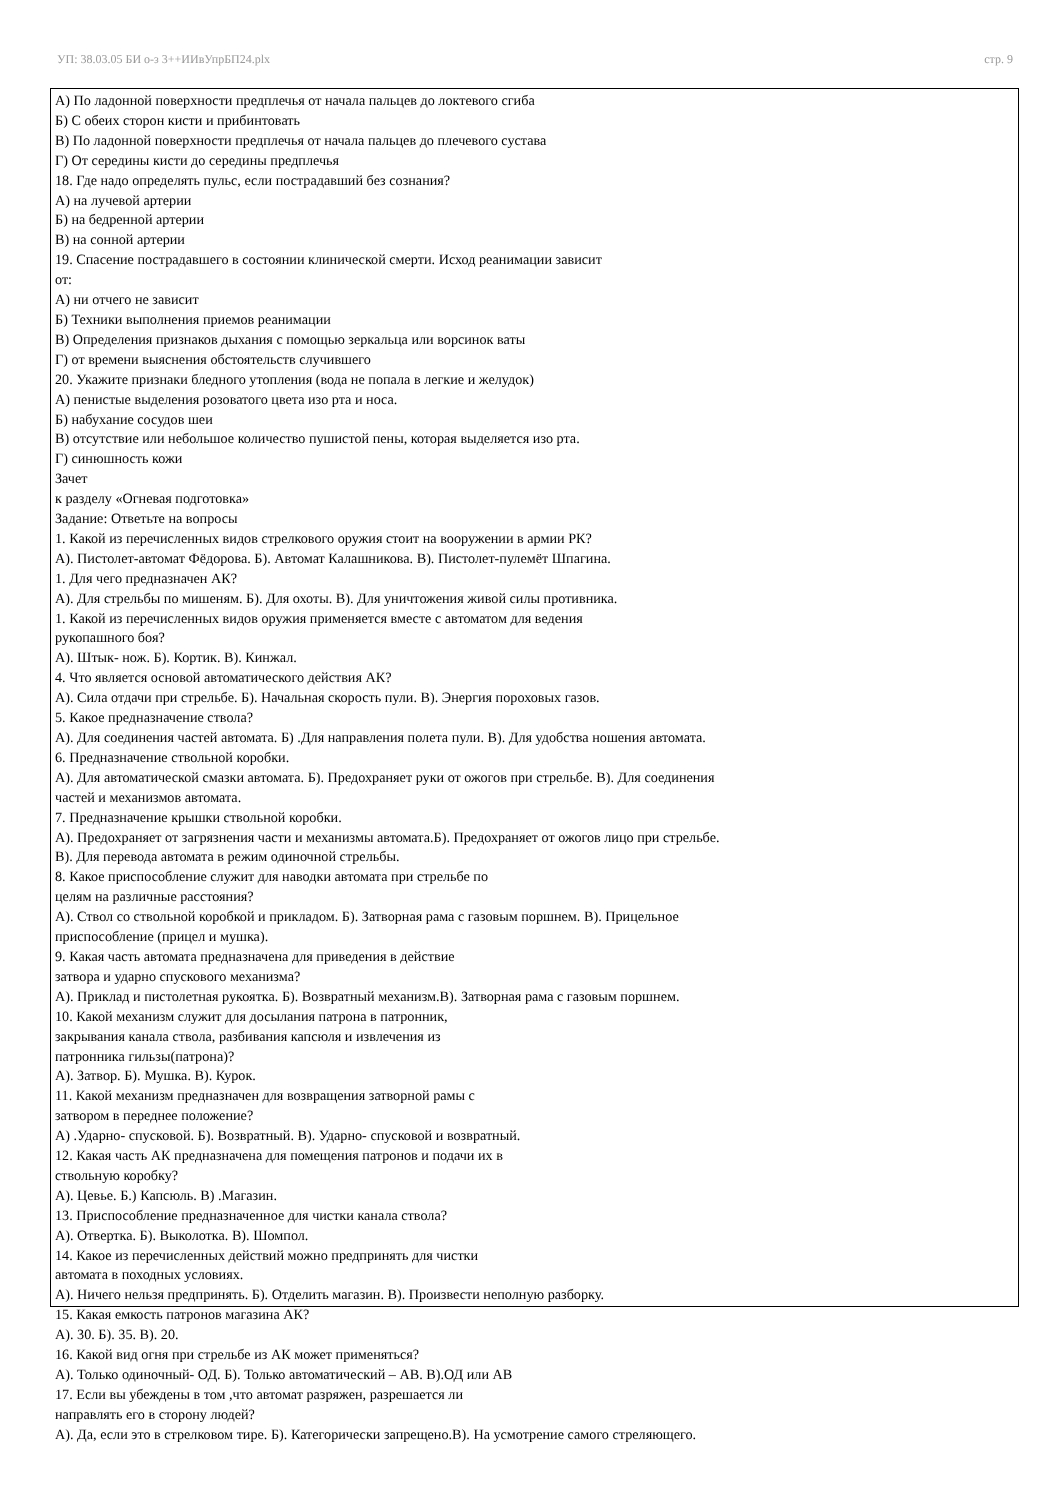УП: 38.03.05 БИ о-з 3++ИИвУпрБП24.plx стр. 9
А) По ладонной поверхности предплечья от начала пальцев до локтевого сгиба
Б) С обеих сторон кисти и прибинтовать
В) По ладонной поверхности предплечья от начала пальцев до плечевого сустава
Г) От середины кисти до середины предплечья
18. Где надо определять пульс, если пострадавший без сознания?
А) на лучевой артерии
Б) на бедренной артерии
В) на сонной артерии
19. Спасение пострадавшего в состоянии клинической смерти. Исход реанимации зависит
от:
А) ни отчего не зависит
Б) Техники выполнения приемов реанимации
В) Определения признаков дыхания с помощью зеркальца или ворсинок ваты
Г) от времени выяснения обстоятельств случившего
20. Укажите признаки бледного утопления (вода не попала в легкие и желудок)
А) пенистые выделения розоватого цвета изо рта и носа.
Б) набухание сосудов шеи
В) отсутствие или небольшое количество пушистой пены, которая выделяется изо рта.
Г) синюшность кожи
Зачет
к разделу «Огневая подготовка»
Задание: Ответьте на вопросы
1. Какой из перечисленных видов стрелкового оружия стоит на вооружении в армии РК?
А). Пистолет-автомат Фёдорова. Б). Автомат Калашникова. В). Пистолет-пулемёт Шпагина.
1. Для чего предназначен АК?
А). Для стрельбы по мишеням. Б). Для охоты. В). Для уничтожения живой силы противника.
1. Какой из перечисленных видов оружия применяется вместе с автоматом для ведения
рукопашного боя?
А). Штык- нож. Б). Кортик. В). Кинжал.
4. Что является основой автоматического действия АК?
А). Сила отдачи при стрельбе. Б). Начальная скорость пули. В). Энергия пороховых газов.
5. Какое предназначение ствола?
А). Для соединения частей автомата. Б) .Для направления полета пули. В). Для удобства ношения автомата.
6. Предназначение ствольной коробки.
А). Для автоматической смазки автомата. Б). Предохраняет руки от ожогов при стрельбе. В). Для соединения
частей и механизмов автомата.
7. Предназначение крышки ствольной коробки.
А). Предохраняет от загрязнения части и механизмы автомата.Б). Предохраняет от ожогов лицо при стрельбе.
В). Для перевода автомата в режим одиночной стрельбы.
8. Какое приспособление служит для наводки автомата при стрельбе по
целям на различные расстояния?
А). Ствол со ствольной коробкой и прикладом. Б). Затворная рама с газовым поршнем. В). Прицельное
приспособление (прицел и мушка).
9. Какая часть автомата предназначена для приведения в действие
затвора и ударно спускового механизма?
А). Приклад и пистолетная рукоятка. Б). Возвратный механизм.В). Затворная рама с газовым поршнем.
10. Какой механизм служит для досылания патрона в патронник,
закрывания канала ствола, разбивания капсюля и извлечения из
патронника гильзы(патрона)?
А). Затвор. Б). Мушка. В). Курок.
11. Какой механизм предназначен для возвращения затворной рамы с
затвором в переднее положение?
А) .Ударно- спусковой. Б). Возвратный. В). Ударно- спусковой и возвратный.
12. Какая часть АК предназначена для помещения патронов и подачи их в
ствольную коробку?
А). Цевье. Б.) Капсюль. В) .Магазин.
13. Приспособление предназначенное для чистки канала ствола?
А). Отвертка. Б). Выколотка. В). Шомпол.
14. Какое из перечисленных действий можно предпринять для чистки
автомата в походных условиях.
А). Ничего нельзя предпринять. Б). Отделить магазин. В). Произвести неполную разборку.
15. Какая емкость патронов магазина АК?
А). 30. Б). 35. В). 20.
16. Какой вид огня при стрельбе из АК может применяться?
А). Только одиночный- ОД. Б). Только автоматический – АВ. В).ОД или АВ
17. Если вы убеждены в том ,что автомат разряжен, разрешается ли
направлять его в сторону людей?
А). Да, если это в стрелковом тире. Б). Категорически запрещено.В). На усмотрение самого стреляющего.